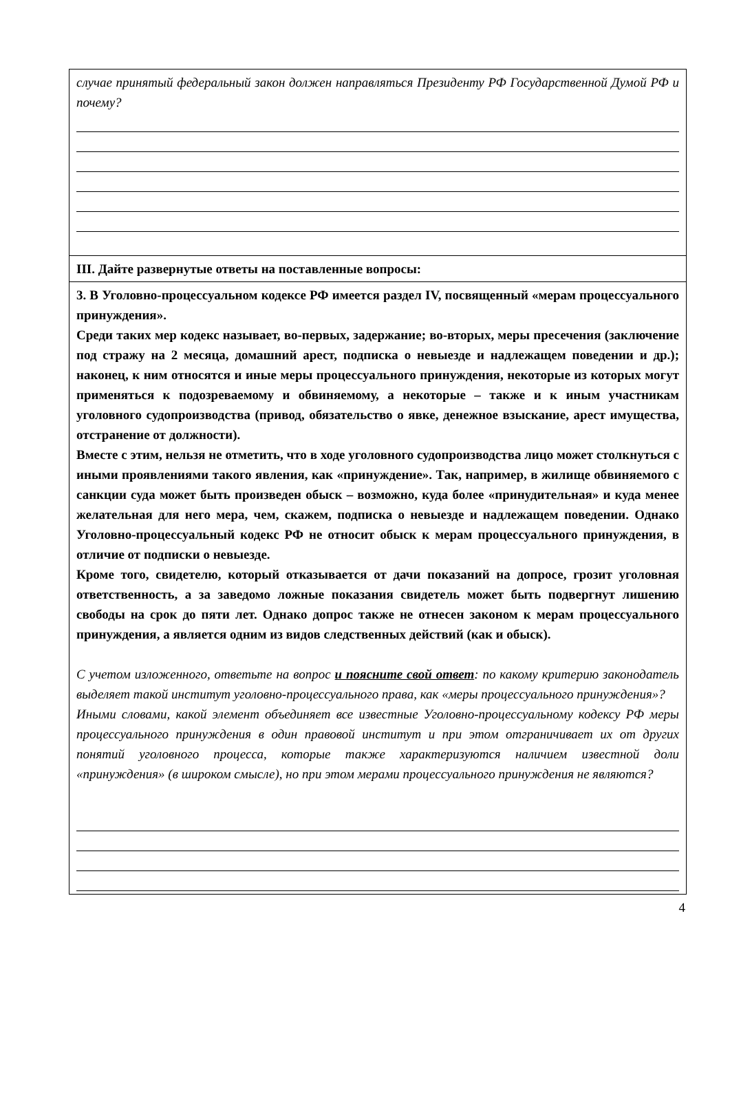случае принятый федеральный закон должен направляться Президенту РФ Государственной Думой РФ и почему?
III. Дайте развернутые ответы на поставленные вопросы:
3. В Уголовно-процессуальном кодексе РФ имеется раздел IV, посвященный «мерам процессуального принуждения».
Среди таких мер кодекс называет, во-первых, задержание; во-вторых, меры пресечения (заключение под стражу на 2 месяца, домашний арест, подписка о невыезде и надлежащем поведении и др.); наконец, к ним относятся и иные меры процессуального принуждения, некоторые из которых могут применяться к подозреваемому и обвиняемому, а некоторые – также и к иным участникам уголовного судопроизводства (привод, обязательство о явке, денежное взыскание, арест имущества, отстранение от должности).
Вместе с этим, нельзя не отметить, что в ходе уголовного судопроизводства лицо может столкнуться с иными проявлениями такого явления, как «принуждение». Так, например, в жилище обвиняемого с санкции суда может быть произведен обыск – возможно, куда более «принудительная» и куда менее желательная для него мера, чем, скажем, подписка о невыезде и надлежащем поведении. Однако Уголовно-процессуальный кодекс РФ не относит обыск к мерам процессуального принуждения, в отличие от подписки о невыезде.
Кроме того, свидетелю, который отказывается от дачи показаний на допросе, грозит уголовная ответственность, а за заведомо ложные показания свидетель может быть подвергнут лишению свободы на срок до пяти лет. Однако допрос также не отнесен законом к мерам процессуального принуждения, а является одним из видов следственных действий (как и обыск).
С учетом изложенного, ответьте на вопрос и поясните свой ответ: по какому критерию законодатель выделяет такой институт уголовно-процессуального права, как «меры процессуального принуждения»?
Иными словами, какой элемент объединяет все известные Уголовно-процессуальному кодексу РФ меры процессуального принуждения в один правовой институт и при этом отграничивает их от других понятий уголовного процесса, которые также характеризуются наличием известной доли «принуждения» (в широком смысле), но при этом мерами процессуального принуждения не являются?
4